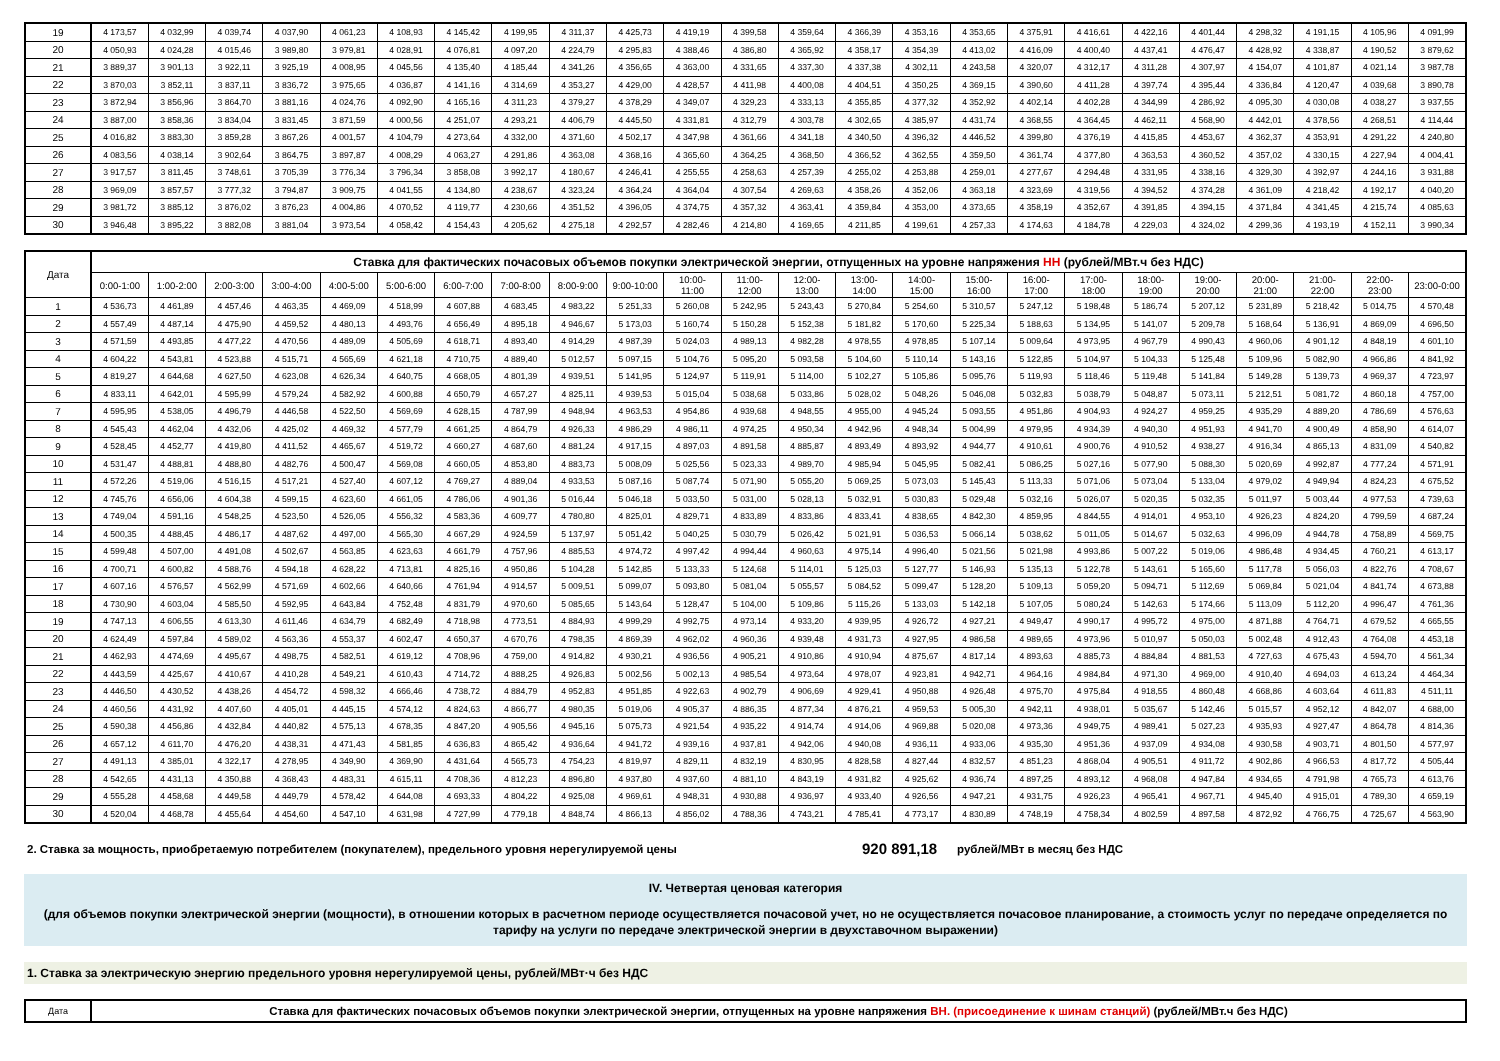| 19 | 4 173,57 | 4 032,99 | 4 039,74 | 4 037,90 | 4 061,23 | 4 108,93 | 4 145,42 | 4 199,95 | 4 311,37 | 4 425,73 | 4 419,19 | 4 399,58 | 4 359,64 | 4 366,39 | 4 353,16 | 4 353,65 | 4 375,91 | 4 416,61 | 4 422,16 | 4 401,44 | 4 298,32 | 4 191,15 | 4 105,96 | 4 091,99 |
| 20 | 4 050,93 | 4 024,28 | 4 015,46 | 3 989,80 | 3 979,81 | 4 028,91 | 4 076,81 | 4 097,20 | 4 224,79 | 4 295,83 | 4 388,46 | 4 386,80 | 4 365,92 | 4 358,17 | 4 354,39 | 4 413,02 | 4 416,09 | 4 400,40 | 4 437,41 | 4 476,47 | 4 428,92 | 4 338,87 | 4 190,52 | 3 879,62 |
| 21 | 3 889,37 | 3 901,13 | 3 922,11 | 3 925,19 | 4 008,95 | 4 045,56 | 4 135,40 | 4 185,44 | 4 341,26 | 4 356,65 | 4 363,00 | 4 331,65 | 4 337,30 | 4 337,38 | 4 302,11 | 4 243,58 | 4 320,07 | 4 312,17 | 4 311,28 | 4 307,97 | 4 154,07 | 4 101,87 | 4 021,14 | 3 987,78 |
| 22 | 3 870,03 | 3 852,11 | 3 837,11 | 3 836,72 | 3 975,65 | 4 036,87 | 4 141,16 | 4 314,69 | 4 353,27 | 4 429,00 | 4 428,57 | 4 411,98 | 4 400,08 | 4 404,51 | 4 350,25 | 4 369,15 | 4 390,60 | 4 411,28 | 4 397,74 | 4 395,44 | 4 336,84 | 4 120,47 | 4 039,68 | 3 890,78 |
| 23 | 3 872,94 | 3 856,96 | 3 864,70 | 3 881,16 | 4 024,76 | 4 092,90 | 4 165,16 | 4 311,23 | 4 379,27 | 4 378,29 | 4 349,07 | 4 329,23 | 4 333,13 | 4 355,85 | 4 377,32 | 4 352,92 | 4 402,14 | 4 402,28 | 4 344,99 | 4 286,92 | 4 095,30 | 4 030,08 | 4 038,27 | 3 937,55 |
| 24 | 3 887,00 | 3 858,36 | 3 834,04 | 3 831,45 | 3 871,59 | 4 000,56 | 4 251,07 | 4 293,21 | 4 406,79 | 4 445,50 | 4 331,81 | 4 312,79 | 4 303,78 | 4 302,65 | 4 385,97 | 4 431,74 | 4 368,55 | 4 364,45 | 4 462,11 | 4 568,90 | 4 442,01 | 4 378,56 | 4 268,51 | 4 114,44 |
| 25 | 4 016,82 | 3 883,30 | 3 859,28 | 3 867,26 | 4 001,57 | 4 104,79 | 4 273,64 | 4 332,00 | 4 371,60 | 4 502,17 | 4 347,98 | 4 361,66 | 4 341,18 | 4 340,50 | 4 396,32 | 4 446,52 | 4 399,80 | 4 376,19 | 4 415,85 | 4 453,67 | 4 362,37 | 4 353,91 | 4 291,22 | 4 240,80 |
| 26 | 4 083,56 | 4 038,14 | 3 902,64 | 3 864,75 | 3 897,87 | 4 008,29 | 4 063,27 | 4 291,86 | 4 363,08 | 4 368,16 | 4 365,60 | 4 364,25 | 4 368,50 | 4 366,52 | 4 362,55 | 4 359,50 | 4 361,74 | 4 377,80 | 4 363,53 | 4 360,52 | 4 357,02 | 4 330,15 | 4 227,94 | 4 004,41 |
| 27 | 3 917,57 | 3 811,45 | 3 748,61 | 3 705,39 | 3 776,34 | 3 796,34 | 3 858,08 | 3 992,17 | 4 180,67 | 4 246,41 | 4 255,55 | 4 258,63 | 4 257,39 | 4 255,02 | 4 253,88 | 4 259,01 | 4 277,67 | 4 294,48 | 4 331,95 | 4 338,16 | 4 329,30 | 4 392,97 | 4 244,16 | 3 931,88 |
| 28 | 3 969,09 | 3 857,57 | 3 777,32 | 3 794,87 | 3 909,75 | 4 041,55 | 4 134,80 | 4 238,67 | 4 323,24 | 4 364,24 | 4 364,04 | 4 307,54 | 4 269,63 | 4 358,26 | 4 352,06 | 4 363,18 | 4 323,69 | 4 319,56 | 4 394,52 | 4 374,28 | 4 361,09 | 4 218,42 | 4 192,17 | 4 040,20 |
| 29 | 3 981,72 | 3 885,12 | 3 876,02 | 3 876,23 | 4 004,86 | 4 070,52 | 4 119,77 | 4 230,66 | 4 351,52 | 4 396,05 | 4 374,75 | 4 357,32 | 4 363,41 | 4 359,84 | 4 353,00 | 4 373,65 | 4 358,19 | 4 352,67 | 4 391,85 | 4 394,15 | 4 371,84 | 4 341,45 | 4 215,74 | 4 085,63 |
| 30 | 3 946,48 | 3 895,22 | 3 882,08 | 3 881,04 | 3 973,54 | 4 058,42 | 4 154,43 | 4 205,62 | 4 275,18 | 4 292,57 | 4 282,46 | 4 214,80 | 4 169,65 | 4 211,85 | 4 199,61 | 4 257,33 | 4 174,63 | 4 184,78 | 4 229,03 | 4 324,02 | 4 299,36 | 4 193,19 | 4 152,11 | 3 990,34 |
| Дата | Ставка для фактических почасовых объемов покупки электрической энергии, отпущенных на уровне напряжения НН (рублей/МВт.ч без НДС) | | | | | | | | | | | | | | | | | | | | | | | |
| --- | --- | --- | --- | --- | --- | --- | --- | --- | --- | --- | --- | --- | --- | --- | --- | --- | --- | --- | --- | --- | --- | --- | --- | --- |
| | 0:00-1:00 | 1:00-2:00 | 2:00-3:00 | 3:00-4:00 | 4:00-5:00 | 5:00-6:00 | 6:00-7:00 | 7:00-8:00 | 8:00-9:00 | 9:00-10:00 | 10:00- 11:00 | 11:00- 12:00 | 12:00- 13:00 | 13:00- 14:00 | 14:00- 15:00 | 15:00- 16:00 | 16:00- 17:00 | 17:00- 18:00 | 18:00- 19:00 | 19:00- 20:00 | 20:00- 21:00 | 21:00- 22:00 | 22:00- 23:00 | 23:00-0:00 |
| 1 | 4 536,73 | 4 461,89 | 4 457,46 | 4 463,35 | 4 469,09 | 4 518,99 | 4 607,88 | 4 683,45 | 4 983,22 | 5 251,33 | 5 260,08 | 5 242,95 | 5 243,43 | 5 270,84 | 5 254,60 | 5 310,57 | 5 247,12 | 5 198,48 | 5 186,74 | 5 207,12 | 5 231,89 | 5 218,42 | 5 014,75 | 4 570,48 |
| 2 | 4 557,49 | 4 487,14 | 4 475,90 | 4 459,52 | 4 480,13 | 4 493,76 | 4 656,49 | 4 895,18 | 4 946,67 | 5 173,03 | 5 160,74 | 5 150,28 | 5 152,38 | 5 181,82 | 5 170,60 | 5 225,34 | 5 188,63 | 5 134,95 | 5 141,07 | 5 209,78 | 5 168,64 | 5 136,91 | 4 869,09 | 4 696,50 |
| 3 | 4 571,59 | 4 493,85 | 4 477,22 | 4 470,56 | 4 489,09 | 4 505,69 | 4 618,71 | 4 893,40 | 4 914,29 | 4 987,39 | 5 024,03 | 4 989,13 | 4 982,28 | 4 978,55 | 4 978,85 | 5 107,14 | 5 009,64 | 4 973,95 | 4 967,79 | 4 990,43 | 4 960,06 | 4 901,12 | 4 848,19 | 4 601,10 |
| 4 | 4 604,22 | 4 543,81 | 4 523,88 | 4 515,71 | 4 565,69 | 4 621,18 | 4 710,75 | 4 889,40 | 5 012,57 | 5 097,15 | 5 104,76 | 5 095,20 | 5 093,58 | 5 104,60 | 5 110,14 | 5 143,16 | 5 122,85 | 5 104,97 | 5 104,33 | 5 125,48 | 5 109,96 | 5 082,90 | 4 966,86 | 4 841,92 |
| 5 | 4 819,27 | 4 644,68 | 4 627,50 | 4 623,08 | 4 626,34 | 4 640,75 | 4 668,05 | 4 801,39 | 4 939,51 | 5 141,95 | 5 124,97 | 5 119,91 | 5 114,00 | 5 102,27 | 5 105,86 | 5 095,76 | 5 119,93 | 5 118,46 | 5 119,48 | 5 141,84 | 5 149,28 | 5 139,73 | 4 969,37 | 4 723,97 |
| 6 | 4 833,11 | 4 642,01 | 4 595,99 | 4 579,24 | 4 582,92 | 4 600,88 | 4 650,79 | 4 657,27 | 4 825,11 | 4 939,53 | 5 015,04 | 5 038,68 | 5 033,86 | 5 028,02 | 5 048,26 | 5 046,08 | 5 032,83 | 5 038,79 | 5 048,87 | 5 073,11 | 5 212,51 | 5 081,72 | 4 860,18 | 4 757,00 |
| 7 | 4 595,95 | 4 538,05 | 4 496,79 | 4 446,58 | 4 522,50 | 4 569,69 | 4 628,15 | 4 787,99 | 4 948,94 | 4 963,53 | 4 954,86 | 4 939,68 | 4 948,55 | 4 955,00 | 4 945,24 | 5 093,55 | 4 951,86 | 4 904,93 | 4 924,27 | 4 959,25 | 4 935,29 | 4 889,20 | 4 786,69 | 4 576,63 |
| 8 | 4 545,43 | 4 462,04 | 4 432,06 | 4 425,02 | 4 469,32 | 4 577,79 | 4 661,25 | 4 864,79 | 4 926,33 | 4 986,29 | 4 986,11 | 4 974,25 | 4 950,34 | 4 942,96 | 4 948,34 | 5 004,99 | 4 979,95 | 4 934,39 | 4 940,30 | 4 951,93 | 4 941,70 | 4 900,49 | 4 858,90 | 4 614,07 |
| 9 | 4 528,45 | 4 452,77 | 4 419,80 | 4 411,52 | 4 465,67 | 4 519,72 | 4 660,27 | 4 687,60 | 4 881,24 | 4 917,15 | 4 897,03 | 4 891,58 | 4 885,87 | 4 893,49 | 4 893,92 | 4 944,77 | 4 910,61 | 4 900,76 | 4 910,52 | 4 938,27 | 4 916,34 | 4 865,13 | 4 831,09 | 4 540,82 |
| 10 | 4 531,47 | 4 488,81 | 4 488,80 | 4 482,76 | 4 500,47 | 4 569,08 | 4 660,05 | 4 853,80 | 4 883,73 | 5 008,09 | 5 025,56 | 5 023,33 | 4 989,70 | 4 985,94 | 5 045,95 | 5 082,41 | 5 086,25 | 5 027,16 | 5 077,90 | 5 088,30 | 5 020,69 | 4 992,87 | 4 777,24 | 4 571,91 |
| 11 | 4 572,26 | 4 519,06 | 4 516,15 | 4 517,21 | 4 527,40 | 4 607,12 | 4 769,27 | 4 889,04 | 4 933,53 | 5 087,16 | 5 087,74 | 5 071,90 | 5 055,20 | 5 069,25 | 5 073,03 | 5 145,43 | 5 113,33 | 5 071,06 | 5 073,04 | 5 133,04 | 4 979,02 | 4 949,94 | 4 824,23 | 4 675,52 |
| 12 | 4 745,76 | 4 656,06 | 4 604,38 | 4 599,15 | 4 623,60 | 4 661,05 | 4 786,06 | 4 901,36 | 5 016,44 | 5 046,18 | 5 033,50 | 5 031,00 | 5 028,13 | 5 032,91 | 5 030,83 | 5 029,48 | 5 032,16 | 5 026,07 | 5 020,35 | 5 032,35 | 5 011,97 | 5 003,44 | 4 977,53 | 4 739,63 |
| 13 | 4 749,04 | 4 591,16 | 4 548,25 | 4 523,50 | 4 526,05 | 4 556,32 | 4 583,36 | 4 609,77 | 4 780,80 | 4 825,01 | 4 829,71 | 4 833,89 | 4 833,86 | 4 833,41 | 4 838,65 | 4 842,30 | 4 859,95 | 4 844,55 | 4 914,01 | 4 953,10 | 4 926,23 | 4 824,20 | 4 799,59 | 4 687,24 |
| 14 | 4 500,35 | 4 488,45 | 4 486,17 | 4 487,62 | 4 497,00 | 4 565,30 | 4 667,29 | 4 924,59 | 5 137,97 | 5 051,42 | 5 040,25 | 5 030,79 | 5 026,42 | 5 021,91 | 5 036,53 | 5 066,14 | 5 038,62 | 5 011,05 | 5 014,67 | 5 032,63 | 4 996,09 | 4 944,78 | 4 758,89 | 4 569,75 |
| 15 | 4 599,48 | 4 507,00 | 4 491,08 | 4 502,67 | 4 563,85 | 4 623,63 | 4 661,79 | 4 757,96 | 4 885,53 | 4 974,72 | 4 997,42 | 4 994,44 | 4 960,63 | 4 975,14 | 4 996,40 | 5 021,56 | 5 021,98 | 4 993,86 | 5 007,22 | 5 019,06 | 4 986,48 | 4 934,45 | 4 760,21 | 4 613,17 |
| 16 | 4 700,71 | 4 600,82 | 4 588,76 | 4 594,18 | 4 628,22 | 4 713,81 | 4 825,16 | 4 950,86 | 5 104,28 | 5 142,85 | 5 133,33 | 5 124,68 | 5 114,01 | 5 125,03 | 5 127,77 | 5 146,93 | 5 135,13 | 5 122,78 | 5 143,61 | 5 165,60 | 5 117,78 | 5 056,03 | 4 822,76 | 4 708,67 |
| 17 | 4 607,16 | 4 576,57 | 4 562,99 | 4 571,69 | 4 602,66 | 4 640,66 | 4 761,94 | 4 914,57 | 5 009,51 | 5 099,07 | 5 093,80 | 5 081,04 | 5 055,57 | 5 084,52 | 5 099,47 | 5 128,20 | 5 109,13 | 5 059,20 | 5 094,71 | 5 112,69 | 5 069,84 | 5 021,04 | 4 841,74 | 4 673,88 |
| 18 | 4 730,90 | 4 603,04 | 4 585,50 | 4 592,95 | 4 643,84 | 4 752,48 | 4 831,79 | 4 970,60 | 5 085,65 | 5 143,64 | 5 128,47 | 5 104,00 | 5 109,86 | 5 115,26 | 5 133,03 | 5 142,18 | 5 107,05 | 5 080,24 | 5 142,63 | 5 174,66 | 5 113,09 | 5 112,20 | 4 996,47 | 4 761,36 |
| 19 | 4 747,13 | 4 606,55 | 4 613,30 | 4 611,46 | 4 634,79 | 4 682,49 | 4 718,98 | 4 773,51 | 4 884,93 | 4 999,29 | 4 992,75 | 4 973,14 | 4 933,20 | 4 939,95 | 4 926,72 | 4 927,21 | 4 949,47 | 4 990,17 | 4 995,72 | 4 975,00 | 4 871,88 | 4 764,71 | 4 679,52 | 4 665,55 |
| 20 | 4 624,49 | 4 597,84 | 4 589,02 | 4 563,36 | 4 553,37 | 4 602,47 | 4 650,37 | 4 670,76 | 4 798,35 | 4 869,39 | 4 962,02 | 4 960,36 | 4 939,48 | 4 931,73 | 4 927,95 | 4 986,58 | 4 989,65 | 4 973,96 | 5 010,97 | 5 050,03 | 5 002,48 | 4 912,43 | 4 764,08 | 4 453,18 |
| 21 | 4 462,93 | 4 474,69 | 4 495,67 | 4 498,75 | 4 582,51 | 4 619,12 | 4 708,96 | 4 759,00 | 4 914,82 | 4 930,21 | 4 936,56 | 4 905,21 | 4 910,86 | 4 910,94 | 4 875,67 | 4 817,14 | 4 893,63 | 4 885,73 | 4 884,84 | 4 881,53 | 4 727,63 | 4 675,43 | 4 594,70 | 4 561,34 |
| 22 | 4 443,59 | 4 425,67 | 4 410,67 | 4 410,28 | 4 549,21 | 4 610,43 | 4 714,72 | 4 888,25 | 4 926,83 | 5 002,56 | 5 002,13 | 4 985,54 | 4 973,64 | 4 978,07 | 4 923,81 | 4 942,71 | 4 964,16 | 4 984,84 | 4 971,30 | 4 969,00 | 4 910,40 | 4 694,03 | 4 613,24 | 4 464,34 |
| 23 | 4 446,50 | 4 430,52 | 4 438,26 | 4 454,72 | 4 598,32 | 4 666,46 | 4 738,72 | 4 884,79 | 4 952,83 | 4 951,85 | 4 922,63 | 4 902,79 | 4 906,69 | 4 929,41 | 4 950,88 | 4 926,48 | 4 975,70 | 4 975,84 | 4 918,55 | 4 860,48 | 4 668,86 | 4 603,64 | 4 611,83 | 4 511,11 |
| 24 | 4 460,56 | 4 431,92 | 4 407,60 | 4 405,01 | 4 445,15 | 4 574,12 | 4 824,63 | 4 866,77 | 4 980,35 | 5 019,06 | 4 905,37 | 4 886,35 | 4 877,34 | 4 876,21 | 4 959,53 | 5 005,30 | 4 942,11 | 4 938,01 | 5 035,67 | 5 142,46 | 5 015,57 | 4 952,12 | 4 842,07 | 4 688,00 |
| 25 | 4 590,38 | 4 456,86 | 4 432,84 | 4 440,82 | 4 575,13 | 4 678,35 | 4 847,20 | 4 905,56 | 4 945,16 | 5 075,73 | 4 921,54 | 4 935,22 | 4 914,74 | 4 914,06 | 4 969,88 | 5 020,08 | 4 973,36 | 4 949,75 | 4 989,41 | 5 027,23 | 4 935,93 | 4 927,47 | 4 864,78 | 4 814,36 |
| 26 | 4 657,12 | 4 611,70 | 4 476,20 | 4 438,31 | 4 471,43 | 4 581,85 | 4 636,83 | 4 865,42 | 4 936,64 | 4 941,72 | 4 939,16 | 4 937,81 | 4 942,06 | 4 940,08 | 4 936,11 | 4 933,06 | 4 935,30 | 4 951,36 | 4 937,09 | 4 934,08 | 4 930,58 | 4 903,71 | 4 801,50 | 4 577,97 |
| 27 | 4 491,13 | 4 385,01 | 4 322,17 | 4 278,95 | 4 349,90 | 4 369,90 | 4 431,64 | 4 565,73 | 4 754,23 | 4 819,97 | 4 829,11 | 4 832,19 | 4 830,95 | 4 828,58 | 4 827,44 | 4 832,57 | 4 851,23 | 4 868,04 | 4 905,51 | 4 911,72 | 4 902,86 | 4 966,53 | 4 817,72 | 4 505,44 |
| 28 | 4 542,65 | 4 431,13 | 4 350,88 | 4 368,43 | 4 483,31 | 4 615,11 | 4 708,36 | 4 812,23 | 4 896,80 | 4 937,80 | 4 937,60 | 4 881,10 | 4 843,19 | 4 931,82 | 4 925,62 | 4 936,74 | 4 897,25 | 4 893,12 | 4 968,08 | 4 947,84 | 4 934,65 | 4 791,98 | 4 765,73 | 4 613,76 |
| 29 | 4 555,28 | 4 458,68 | 4 449,58 | 4 449,79 | 4 578,42 | 4 644,08 | 4 693,33 | 4 804,22 | 4 925,08 | 4 969,61 | 4 948,31 | 4 930,88 | 4 936,97 | 4 933,40 | 4 926,56 | 4 947,21 | 4 931,75 | 4 926,23 | 4 965,41 | 4 967,71 | 4 945,40 | 4 915,01 | 4 789,30 | 4 659,19 |
| 30 | 4 520,04 | 4 468,78 | 4 455,64 | 4 454,60 | 4 547,10 | 4 631,98 | 4 727,99 | 4 779,18 | 4 848,74 | 4 866,13 | 4 856,02 | 4 788,36 | 4 743,21 | 4 785,41 | 4 773,17 | 4 830,89 | 4 748,19 | 4 758,34 | 4 802,59 | 4 897,58 | 4 872,92 | 4 766,75 | 4 725,67 | 4 563,90 |
2. Ставка за мощность, приобретаемую потребителем (покупателем), предельного уровня нерегулируемой цены 920 891,18 рублей/МВт в месяц без НДС
IV. Четвертая ценовая категория
(для объемов покупки электрической энергии (мощности), в отношении которых в расчетном периоде осуществляется почасовой учет, но не осуществляется почасовое планирование, а стоимость услуг по передаче определяется по тарифу на услуги по передаче электрической энергии в двухставочном выражении)
1. Ставка за электрическую энергию предельного уровня нерегулируемой цены, рублей/МВт·ч без НДС
| Дата | Ставка для фактических почасовых объемов покупки электрической энергии, отпущенных на уровне напряжения ВН. (присоединение к шинам станций) (рублей/МВт.ч без НДС) |
| --- | --- |